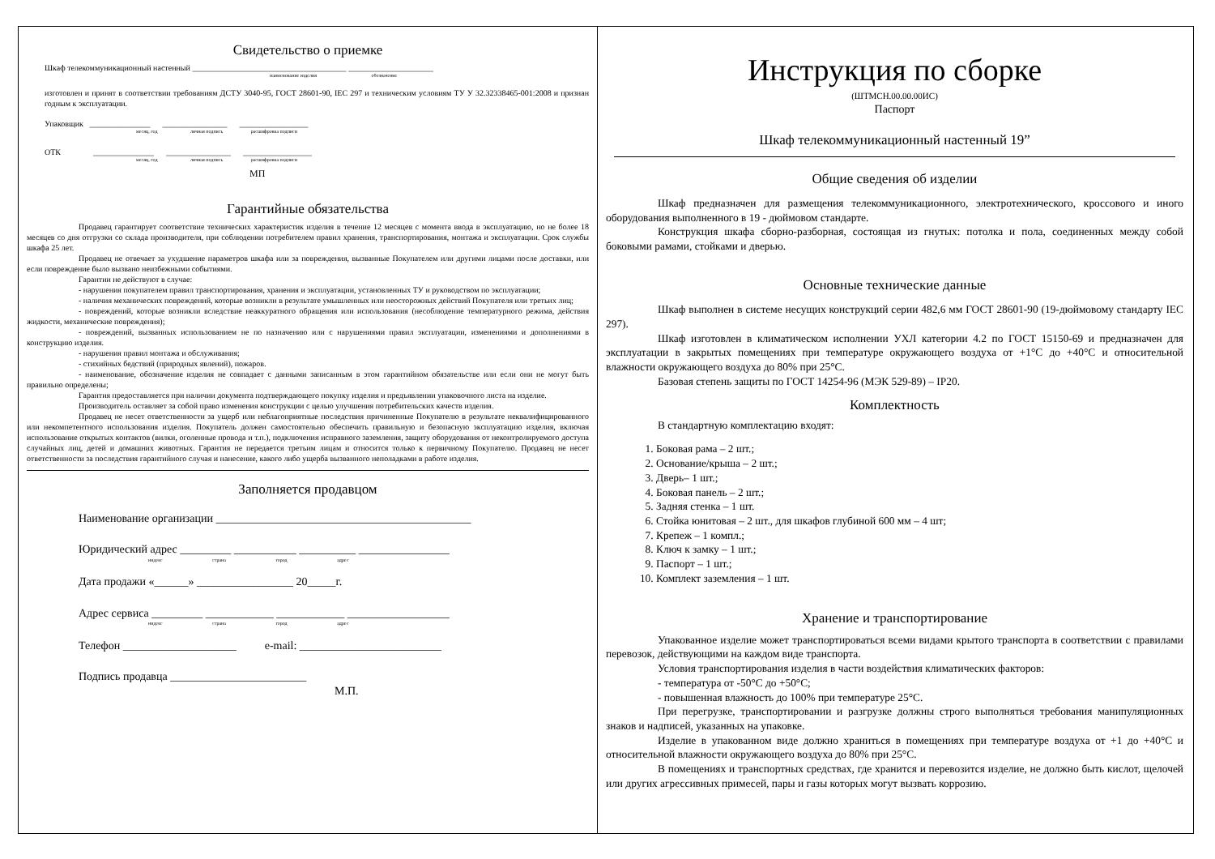Свидетельство о приемке
Шкаф телекоммуникационный настенный ______________________________________ _____________________
наименование изделия обозначение
изготовлен и принят в соответствии требованиям ДСТУ 3040-95, ГОСТ 28601-90, IEC 297 и техническим условиям ТУ У 32.32338465-001:2008 и признан годным к эксплуатации.
Упаковщик _______________ ________________ _________________
месяц, год личная подпись расшифровка подписи
ОТК _______________ ________________ _________________
месяц, год личная подпись расшифровка подписи
МП
Гарантийные обязательства
Продавец гарантирует соответствие технических характеристик изделия в течение 12 месяцев с момента ввода в эксплуатацию, но не более 18 месяцев со дня отгрузки со склада производителя, при соблюдении потребителем правил хранения, транспортирования, монтажа и эксплуатации. Срок службы шкафа 25 лет.
Продавец не отвечает за ухудшение параметров шкафа или за повреждения, вызванные Покупателем или другими лицами после доставки, или если повреждение было вызвано неизбежными событиями.
Гарантии не действуют в случае:
- нарушения покупателем правил транспортирования, хранения и эксплуатации, установленных ТУ и руководством по эксплуатации;
- наличия механических повреждений, которые возникли в результате умышленных или неосторожных действий Покупателя или третьих лиц;
- повреждений, которые возникли вследствие неаккуратного обращения или использования (несоблюдение температурного режима, действия жидкости, механические повреждения);
- повреждений, вызванных использованием не по назначению или с нарушениями правил эксплуатации, изменениями и дополнениями в конструкцию изделия.
- нарушения правил монтажа и обслуживания;
- стихийных бедствий (природных явлений), пожаров.
- наименование, обозначение изделия не совпадает с данными записанным в этом гарантийном обязательстве или если они не могут быть правильно определены;
Гарантия предоставляется при наличии документа подтверждающего покупку изделия и предъявлении упаковочного листа на изделие.
Производитель оставляет за собой право изменения конструкции с целью улучшения потребительских качеств изделия.
Продавец не несет ответственности за ущерб или неблагоприятные последствия причиненные Покупателю в результате неквалифицированного или некомпетентного использования изделия. Покупатель должен самостоятельно обеспечить правильную и безопасную эксплуатацию изделия, включая использование открытых контактов (вилки, оголенные провода и т.п.), подключения исправного заземления, защиту оборудования от неконтролируемого доступа случайных лиц, детей и домашних животных. Гарантия не передается третьим лицам и относится только к первичному Покупателю. Продавец не несет ответственности за последствия гарантийного случая и нанесение, какого либо ущерба вызванного неполадками в работе изделия.
Заполняется продавцом
Наименование организации _____________________________________________
Юридический адрес _________ ___________ __________ ________________
индекс страна город адрес
Дата продажи «______» _________________ 20_____г.
Адрес сервиса _________ ____________ ____________ __________________
индекс страна город адрес
Телефон ____________________ e-mail: _________________________
Подпись продавца ________________________
М.П.
Инструкция по сборке
(ШТМСН.00.00.00ИС)
Паспорт
Шкаф телекоммуникационный настенный 19”
Общие сведения об изделии
Шкаф предназначен для размещения телекоммуникационного, электротехнического, кроссового и иного оборудования выполненного в 19 - дюймовом стандарте.
Конструкция шкафа сборно-разборная, состоящая из гнутых: потолка и пола, соединенных между собой боковыми рамами, стойками и дверью.
Основные технические данные
Шкаф выполнен в системе несущих конструкций серии 482,6 мм ГОСТ 28601-90 (19-дюймовому стандарту IEC 297).
Шкаф изготовлен в климатическом исполнении УХЛ категории 4.2 по ГОСТ 15150-69 и предназначен для эксплуатации в закрытых помещениях при температуре окружающего воздуха от +1°С до +40°С и относительной влажности окружающего воздуха до 80% при 25°С.
Базовая степень защиты по ГОСТ 14254-96 (МЭК 529-89) – IP20.
Комплектность
В стандартную комплектацию входят:
1. Боковая рама – 2 шт.;
2. Основание/крыша – 2 шт.;
3. Дверь– 1 шт.;
4. Боковая панель – 2 шт.;
5. Задняя стенка – 1 шт.
6. Стойка юнитовая – 2 шт., для шкафов глубиной 600 мм – 4 шт;
7. Крепеж – 1 компл.;
8. Ключ к замку – 1 шт.;
9. Паспорт – 1 шт.;
10. Комплект заземления – 1 шт.
Хранение и транспортирование
Упакованное изделие может транспортироваться всеми видами крытого транспорта в соответствии с правилами перевозок, действующими на каждом виде транспорта.
Условия транспортирования изделия в части воздействия климатических факторов:
- температура от -50°С до +50°С;
- повышенная влажность до 100% при температуре 25°С.
При перегрузке, транспортировании и разгрузке должны строго выполняться требования манипуляционных знаков и надписей, указанных на упаковке.
Изделие в упакованном виде должно храниться в помещениях при температуре воздуха от +1 до +40°С и относительной влажности окружающего воздуха до 80% при 25°С.
В помещениях и транспортных средствах, где хранится и перевозится изделие, не должно быть кислот, щелочей или других агрессивных примесей, пары и газы которых могут вызвать коррозию.